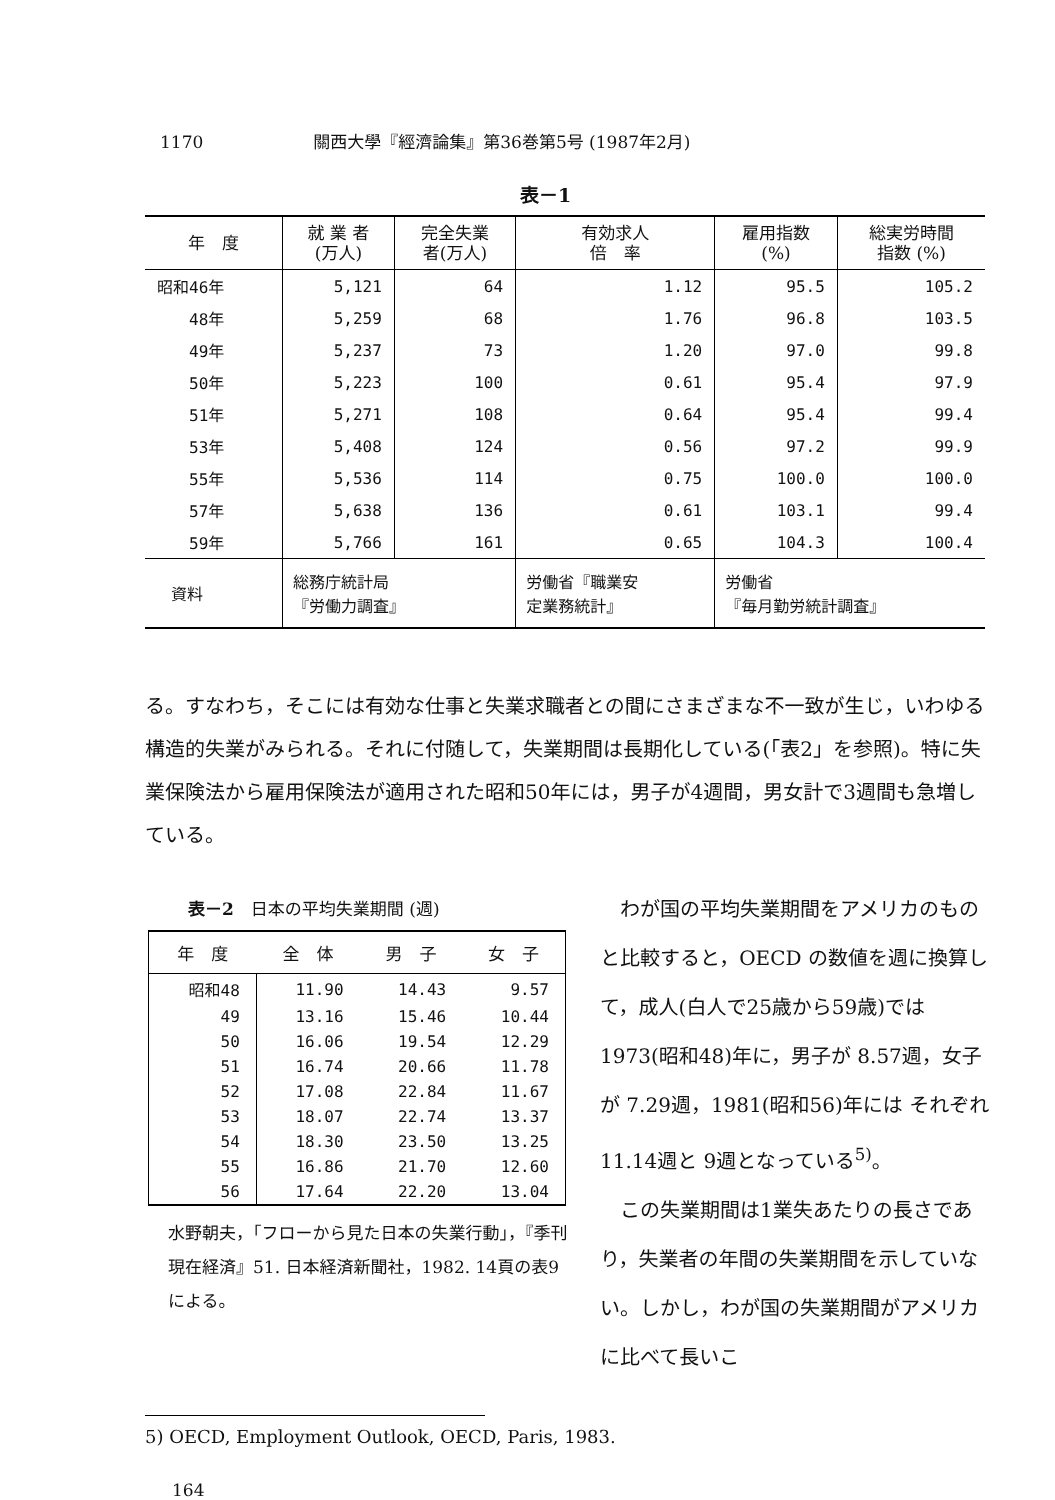1170 關西大學『經濟論集』第36巻第5号 (1987年2月)
表－1
| 年 度 | 就 業 者 (万人) | 完全失業 者(万人) | 有効求人 倍 率 | 雇用指数 (%) | 総実労時間 指数 (%) |
| --- | --- | --- | --- | --- | --- |
| 昭和46年 | 5,121 | 64 | 1.12 | 95.5 | 105.2 |
| 48年 | 5,259 | 68 | 1.76 | 96.8 | 103.5 |
| 49年 | 5,237 | 73 | 1.20 | 97.0 | 99.8 |
| 50年 | 5,223 | 100 | 0.61 | 95.4 | 97.9 |
| 51年 | 5,271 | 108 | 0.64 | 95.4 | 99.4 |
| 53年 | 5,408 | 124 | 0.56 | 97.2 | 99.9 |
| 55年 | 5,536 | 114 | 0.75 | 100.0 | 100.0 |
| 57年 | 5,638 | 136 | 0.61 | 103.1 | 99.4 |
| 59年 | 5,766 | 161 | 0.65 | 104.3 | 100.4 |
| 資料 | 総務庁統計局 『労働力調査』 | | 労働省『職業安 定業務統計』 | 労働省 『毎月勤労統計調査』 | |
る。すなわち，そこには有効な仕事と失業求職者との間にさまざまな不一致が生じ，いわゆる構造的失業がみられる。それに付随して，失業期間は長期化している(「表2」を参照)。特に失業保険法から雇用保険法が適用された昭和50年には，男子が4週間，男女計で3週間も急増している。
表－2　日本の平均失業期間 (週)
| 年 度 | 全 体 | 男 子 | 女 子 |
| --- | --- | --- | --- |
| 昭和48 | 11.90 | 14.43 | 9.57 |
| 49 | 13.16 | 15.46 | 10.44 |
| 50 | 16.06 | 19.54 | 12.29 |
| 51 | 16.74 | 20.66 | 11.78 |
| 52 | 17.08 | 22.84 | 11.67 |
| 53 | 18.07 | 22.74 | 13.37 |
| 54 | 18.30 | 23.50 | 13.25 |
| 55 | 16.86 | 21.70 | 12.60 |
| 56 | 17.64 | 22.20 | 13.04 |
水野朝夫，「フローから見た日本の失業行動」，『季刊現在経済』51. 日本経済新聞社，1982. 14頁の表9による。
わが国の平均失業期間をアメリカのものと比較すると，OECD の数値を週に換算して，成人(白人で25歳から59歳)では 1973(昭和48)年に，男子が 8.57週，女子が 7.29週，1981(昭和56)年には それぞれ 11.14週と 9週となっている<sup>5)</sup>。
この失業期間は1業失あたりの長さであり，失業者の年間の失業期間を示していない。しかし，わが国の失業期間がアメリカに比べて長いこ
5) OECD, Employment Outlook, OECD, Paris, 1983.
164